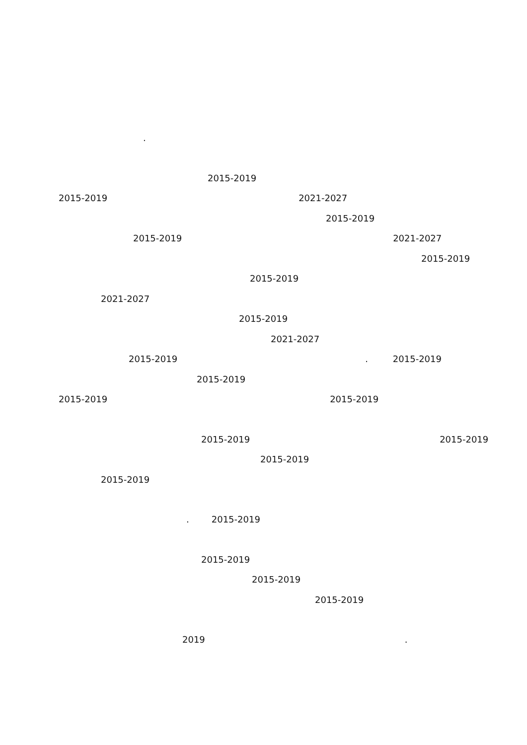.
2015-2019
2015-2019 2021-2027
2015-2019
2015-2019 2021-2027
2015-2019
2015-2019
2021-2027
2015-2019
2021-2027
2015-2019. 2015-2019
2015-2019
2015-2019 2015-2019
2015-2019 2015-2019
2015-2019
2015-2019
. 2015-2019
2015-2019
2015-2019
2015-2019
2019.